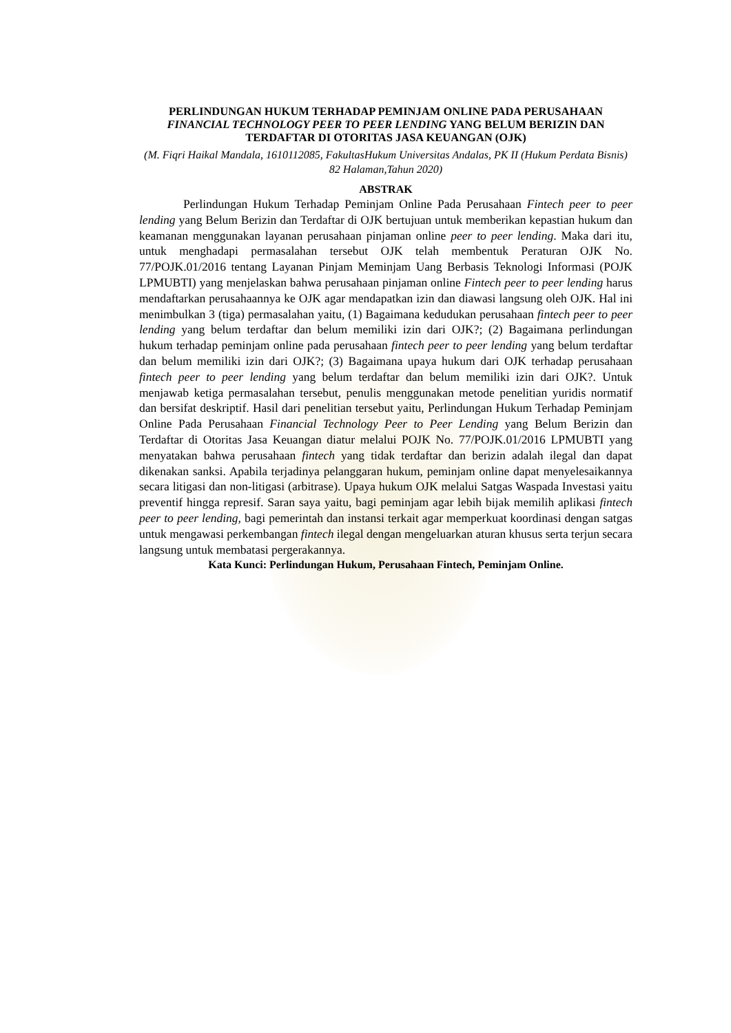PERLINDUNGAN HUKUM TERHADAP PEMINJAM ONLINE PADA PERUSAHAAN FINANCIAL TECHNOLOGY PEER TO PEER LENDING YANG BELUM BERIZIN DAN TERDAFTAR DI OTORITAS JASA KEUANGAN (OJK)
(M. Fiqri Haikal Mandala, 1610112085, FakultasHukum Universitas Andalas, PK II (Hukum Perdata Bisnis) 82 Halaman,Tahun 2020)
ABSTRAK
Perlindungan Hukum Terhadap Peminjam Online Pada Perusahaan Fintech peer to peer lending yang Belum Berizin dan Terdaftar di OJK bertujuan untuk memberikan kepastian hukum dan keamanan menggunakan layanan perusahaan pinjaman online peer to peer lending. Maka dari itu, untuk menghadapi permasalahan tersebut OJK telah membentuk Peraturan OJK No. 77/POJK.01/2016 tentang Layanan Pinjam Meminjam Uang Berbasis Teknologi Informasi (POJK LPMUBTI) yang menjelaskan bahwa perusahaan pinjaman online Fintech peer to peer lending harus mendaftarkan perusahaannya ke OJK agar mendapatkan izin dan diawasi langsung oleh OJK. Hal ini menimbulkan 3 (tiga) permasalahan yaitu, (1) Bagaimana kedudukan perusahaan fintech peer to peer lending yang belum terdaftar dan belum memiliki izin dari OJK?; (2) Bagaimana perlindungan hukum terhadap peminjam online pada perusahaan fintech peer to peer lending yang belum terdaftar dan belum memiliki izin dari OJK?; (3) Bagaimana upaya hukum dari OJK terhadap perusahaan fintech peer to peer lending yang belum terdaftar dan belum memiliki izin dari OJK?. Untuk menjawab ketiga permasalahan tersebut, penulis menggunakan metode penelitian yuridis normatif dan bersifat deskriptif. Hasil dari penelitian tersebut yaitu, Perlindungan Hukum Terhadap Peminjam Online Pada Perusahaan Financial Technology Peer to Peer Lending yang Belum Berizin dan Terdaftar di Otoritas Jasa Keuangan diatur melalui POJK No. 77/POJK.01/2016 LPMUBTI yang menyatakan bahwa perusahaan fintech yang tidak terdaftar dan berizin adalah ilegal dan dapat dikenakan sanksi. Apabila terjadinya pelanggaran hukum, peminjam online dapat menyelesaikannya secara litigasi dan non-litigasi (arbitrase). Upaya hukum OJK melalui Satgas Waspada Investasi yaitu preventif hingga represif. Saran saya yaitu, bagi peminjam agar lebih bijak memilih aplikasi fintech peer to peer lending, bagi pemerintah dan instansi terkait agar memperkuat koordinasi dengan satgas untuk mengawasi perkembangan fintech ilegal dengan mengeluarkan aturan khusus serta terjun secara langsung untuk membatasi pergerakannya.
Kata Kunci: Perlindungan Hukum, Perusahaan Fintech, Peminjam Online.